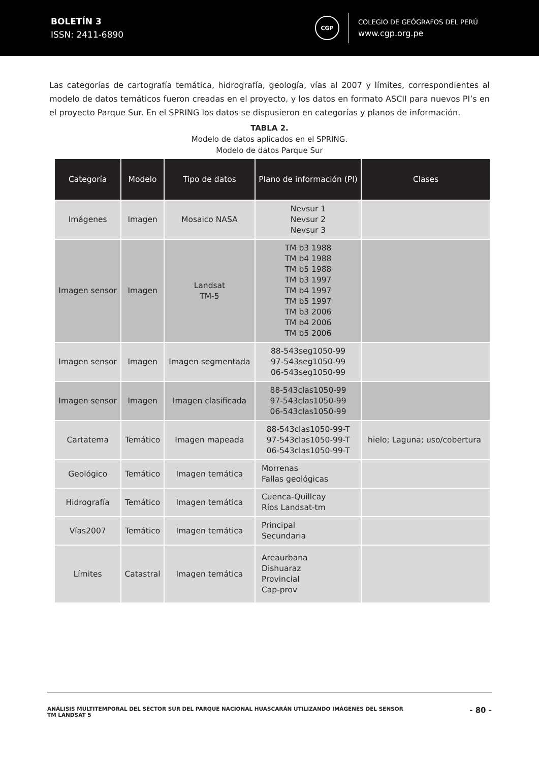BOLETÍN 3
ISSN: 2411-6890
CGP
COLEGIO DE GEÓGRAFOS DEL PERÚ
www.cgp.org.pe
Las categorías de cartografía temática, hidrografía, geología, vías al 2007 y límites, correspondientes al modelo de datos temáticos fueron creadas en el proyecto, y los datos en formato ASCII para nuevos PI’s en el proyecto Parque Sur. En el SPRING los datos se dispusieron en categorías y planos de información.
TABLA 2.
Modelo de datos aplicados en el SPRING.
Modelo de datos Parque Sur
| Categoría | Modelo | Tipo de datos | Plano de información (PI) | Clases |
| --- | --- | --- | --- | --- |
| Imágenes | Imagen | Mosaico NASA | Nevsur 1 Nevsur 2 Nevsur 3 | |
| Imagen sensor | Imagen | Landsat TM-5 | TM b3 1988 TM b4 1988 TM b5 1988 TM b3 1997 TM b4 1997 TM b5 1997 TM b3 2006 TM b4 2006 TM b5 2006 | |
| Imagen sensor | Imagen | Imagen segmentada | 88-543seg1050-99 97-543seg1050-99 06-543seg1050-99 | |
| Imagen sensor | Imagen | Imagen clasificada | 88-543clas1050-99 97-543clas1050-99 06-543clas1050-99 | |
| Cartatema | Temático | Imagen mapeada | 88-543clas1050-99-T 97-543clas1050-99-T 06-543clas1050-99-T | hielo; Laguna; uso/cobertura |
| Geológico | Temático | Imagen temática | Morrenas Fallas geológicas | |
| Hidrografía | Temático | Imagen temática | Cuenca-Quillcay Ríos Landsat-tm | |
| Vías2007 | Temático | Imagen temática | Principal Secundaria | |
| Límites | Catastral | Imagen temática | Areaurbana Dishuaraz Provincial Cap-prov | |
ANÁLISIS MULTITEMPORAL DEL SECTOR SUR DEL PARQUE NACIONAL HUASCARÁN UTILIZANDO IMÁGENES DEL SENSOR
TM LANDSAT 5
- 80 -